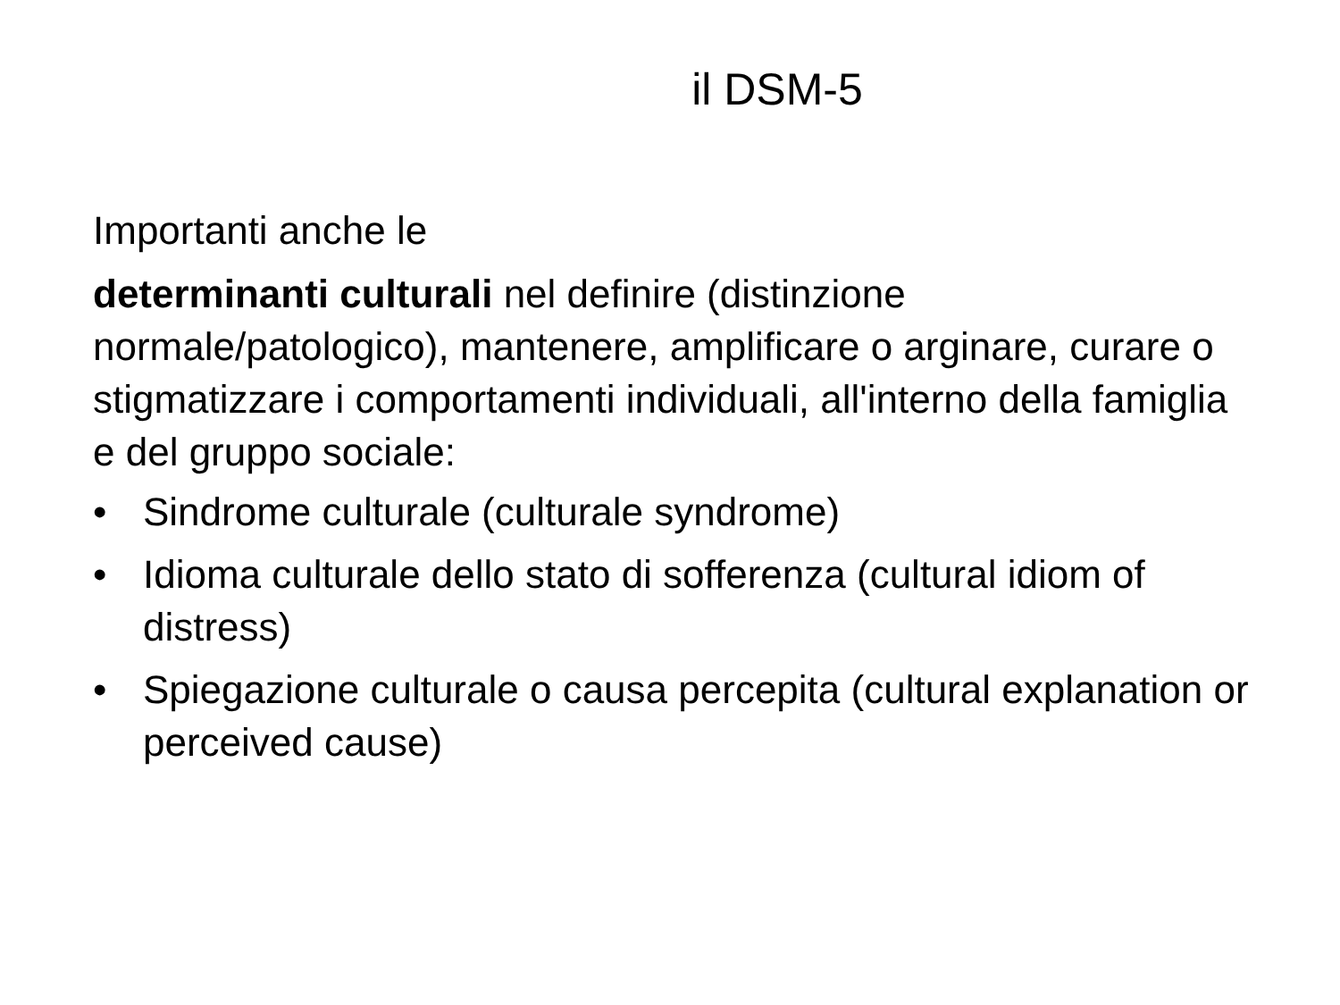il DSM-5
Importanti anche le
determinanti culturali nel definire (distinzione normale/patologico), mantenere, amplificare o arginare, curare o stigmatizzare i comportamenti individuali, all'interno della famiglia e del gruppo sociale:
• Sindrome culturale (culturale syndrome)
• Idioma culturale dello stato di sofferenza (cultural idiom of distress)
• Spiegazione culturale o causa percepita (cultural explanation or perceived cause)